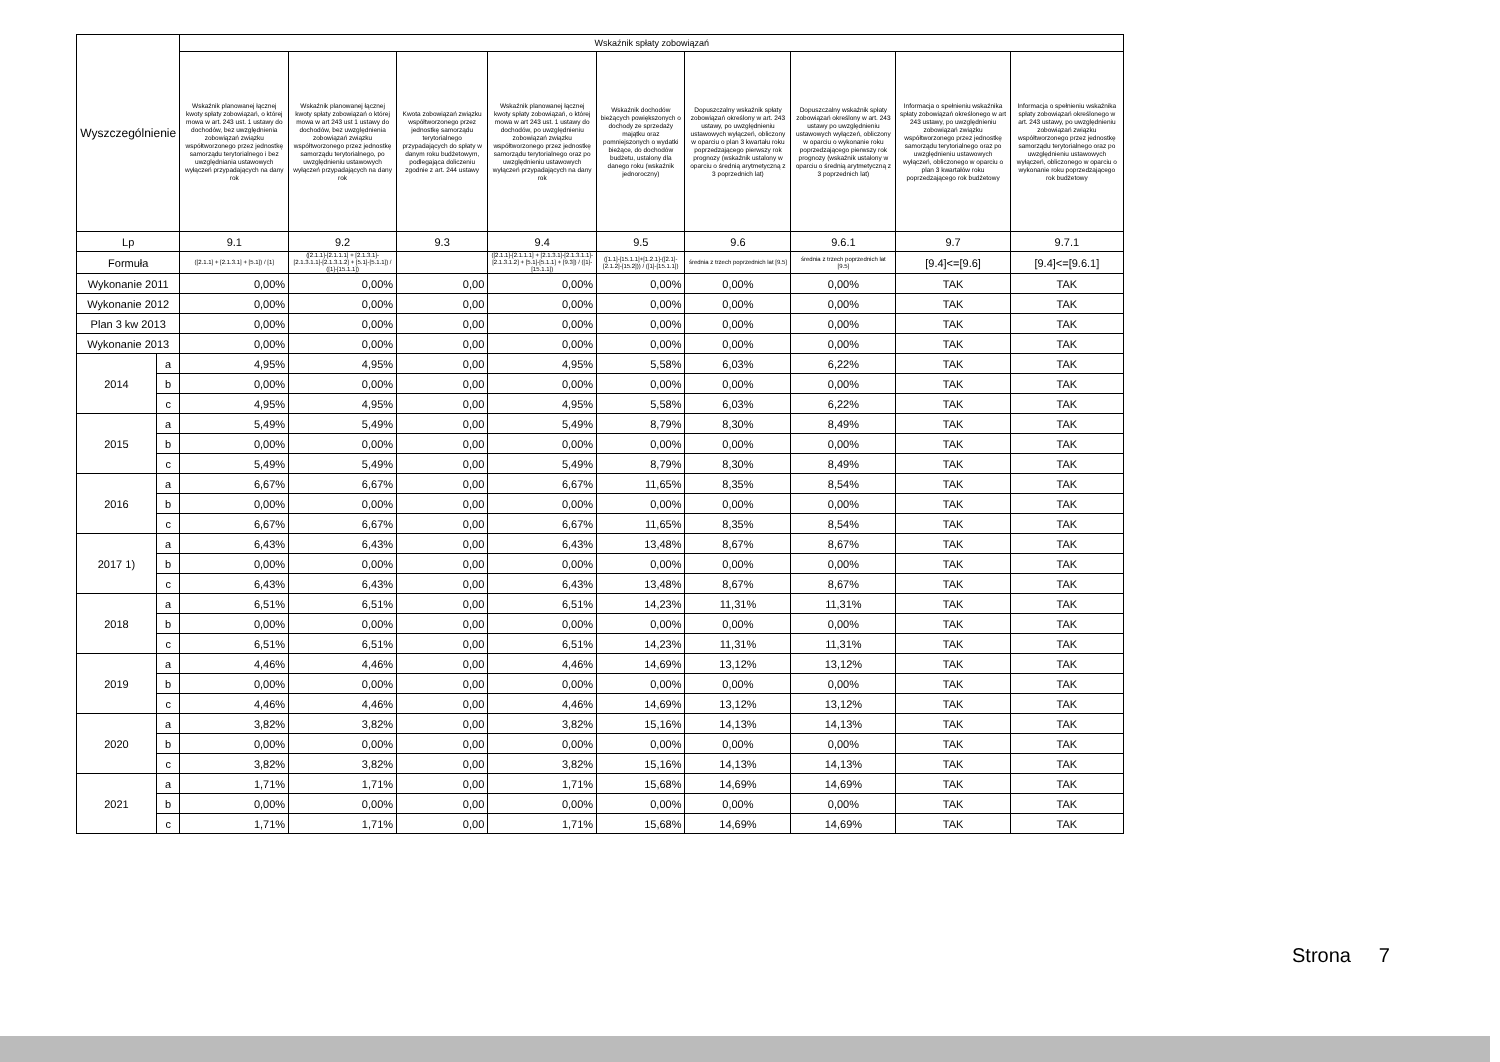| Wyszczególnienie | | Wskaźnik spłaty zobowiązań | | | | | | | | |
| --- | --- | --- | --- | --- | --- | --- | --- | --- | --- | --- |
| | | Wskaźnik planowanej łącznej kwoty spłaty zobowiązań, o której mowa w art. 243 ust. 1 ustawy do dochodów, bez uwzględnienia zobowiązań związku współtworzonego przez jednostkę samorządu terytorialnego i bez uwzględniania ustawowych wyłączeń przypadających na dany rok | Wskaźnik planowanej łącznej kwoty spłaty zobowiązań o której mowa w art 243 ust 1 ustawy do dochodów, bez uwzględnienia zobowiązań związku współtworzonego przez jednostkę samorządu terytorialnego, po uwzględnieniu ustawowych wyłączeń przypadających na dany rok | Kwota zobowiązań związku współtworzonego przez jednostkę samorządu terytorialnego przypadających do spłaty w danym roku budżetowym, podlegająca doliczeniu zgodnie z art. 244 ustawy | Wskaźnik planowanej łącznej kwoty spłaty zobowiązań, o której mowa w art 243 ust. 1 ustawy do dochodów, po uwzględnieniu zobowiązań związku współtworzonego przez jednostkę samorządu terytorialnego oraz po uwzględnieniu ustawowych wyłączeń przypadających na dany rok | Wskaźnik dochodów bieżących powiększonych o dochody ze sprzedaży majątku oraz pomniejszonych o wydatki bieżące, do dochodów budżetu, ustalony dla danego roku (wskaźnik jednoroczny) | Dopuszczalny wskaźnik spłaty zobowiązań określony w art. 243 ustawy, po uwzględnieniu ustawowych wyłączeń, obliczony w oparciu o plan 3 kwartału roku poprzedzającego pierwszy rok prognozy (wskaźnik ustalony w oparciu o średnią arytmetyczną z 3 poprzednich lat) | Dopuszczalny wskaźnik spłaty zobowiązań określony w art. 243 ustawy po uwzględnieniu ustawowych wyłączeń, obliczony w oparciu o wykonanie roku poprzedzającego pierwszy rok prognozy (wskaźnik ustalony w oparciu o średnią arytmetyczną z 3 poprzednich lat) | Informacja o spełnieniu wskaźnika spłaty zobowiązań określonego w art 243 ustawy, po uwzględnieniu zobowiązań związku współtworzonego przez jednostkę samorządu terytorialnego oraz po uwzględnieniu ustawowych wyłączeń, obliczonego w oparciu o plan 3 kwartałów roku poprzedzającego rok budżetowy | Informacja o spełnieniu wskaźnika spłaty zobowiązań określonego w art. 243 ustawy, po uwzględnieniu zobowiązań związku współtworzonego przez jednostkę samorządu terytorialnego oraz po uwzględnieniu ustawowych wyłączeń, obliczonego w oparciu o wykonanie roku poprzedzającego rok budżetowy |
| Lp | | 9.1 | 9.2 | 9.3 | 9.4 | 9.5 | 9.6 | 9.6.1 | 9.7 | 9.7.1 |
| Formuła | | ([2.1.1] + [2.1.3.1] + [5.1]) / [1] | ([2.1.1]-[2.1.1.1] + [2.1.3.1]-[2.1.3.1.1]-[2.1.3.1.2] + [5.1]-[5.1.1]) / ([1]-[15.1.1]) | | ([2.1.1]-[2.1.1.1] + [2.1.3.1]-[2.1.3.1.1]-[2.1.3.1.2] + [5.1]-[5.1.1] + [9.3]) / ([1]-[15.1.1]) | ([1.1]-[15.1.1]+[1.2.1]-([2.1]-[2.1.2]-[15.2])) / ([1]-[15.1.1]) | średnia z trzech poprzednich lat [9.5] | średnia z trzech poprzednich lat [9.5] | [9.4]<=[9.6] | [9.4]<=[9.6.1] |
| Wykonanie 2011 | | 0,00% | 0,00% | 0,00 | 0,00% | 0,00% | 0,00% | 0,00% | TAK | TAK |
| Wykonanie 2012 | | 0,00% | 0,00% | 0,00 | 0,00% | 0,00% | 0,00% | 0,00% | TAK | TAK |
| Plan 3 kw 2013 | | 0,00% | 0,00% | 0,00 | 0,00% | 0,00% | 0,00% | 0,00% | TAK | TAK |
| Wykonanie 2013 | | 0,00% | 0,00% | 0,00 | 0,00% | 0,00% | 0,00% | 0,00% | TAK | TAK |
| 2014 | a | 4,95% | 4,95% | 0,00 | 4,95% | 5,58% | 6,03% | 6,22% | TAK | TAK |
| | b | 0,00% | 0,00% | 0,00 | 0,00% | 0,00% | 0,00% | 0,00% | TAK | TAK |
| | c | 4,95% | 4,95% | 0,00 | 4,95% | 5,58% | 6,03% | 6,22% | TAK | TAK |
| 2015 | a | 5,49% | 5,49% | 0,00 | 5,49% | 8,79% | 8,30% | 8,49% | TAK | TAK |
| | b | 0,00% | 0,00% | 0,00 | 0,00% | 0,00% | 0,00% | 0,00% | TAK | TAK |
| | c | 5,49% | 5,49% | 0,00 | 5,49% | 8,79% | 8,30% | 8,49% | TAK | TAK |
| 2016 | a | 6,67% | 6,67% | 0,00 | 6,67% | 11,65% | 8,35% | 8,54% | TAK | TAK |
| | b | 0,00% | 0,00% | 0,00 | 0,00% | 0,00% | 0,00% | 0,00% | TAK | TAK |
| | c | 6,67% | 6,67% | 0,00 | 6,67% | 11,65% | 8,35% | 8,54% | TAK | TAK |
| 2017 1) | a | 6,43% | 6,43% | 0,00 | 6,43% | 13,48% | 8,67% | 8,67% | TAK | TAK |
| | b | 0,00% | 0,00% | 0,00 | 0,00% | 0,00% | 0,00% | 0,00% | TAK | TAK |
| | c | 6,43% | 6,43% | 0,00 | 6,43% | 13,48% | 8,67% | 8,67% | TAK | TAK |
| 2018 | a | 6,51% | 6,51% | 0,00 | 6,51% | 14,23% | 11,31% | 11,31% | TAK | TAK |
| | b | 0,00% | 0,00% | 0,00 | 0,00% | 0,00% | 0,00% | 0,00% | TAK | TAK |
| | c | 6,51% | 6,51% | 0,00 | 6,51% | 14,23% | 11,31% | 11,31% | TAK | TAK |
| 2019 | a | 4,46% | 4,46% | 0,00 | 4,46% | 14,69% | 13,12% | 13,12% | TAK | TAK |
| | b | 0,00% | 0,00% | 0,00 | 0,00% | 0,00% | 0,00% | 0,00% | TAK | TAK |
| | c | 4,46% | 4,46% | 0,00 | 4,46% | 14,69% | 13,12% | 13,12% | TAK | TAK |
| 2020 | a | 3,82% | 3,82% | 0,00 | 3,82% | 15,16% | 14,13% | 14,13% | TAK | TAK |
| | b | 0,00% | 0,00% | 0,00 | 0,00% | 0,00% | 0,00% | 0,00% | TAK | TAK |
| | c | 3,82% | 3,82% | 0,00 | 3,82% | 15,16% | 14,13% | 14,13% | TAK | TAK |
| 2021 | a | 1,71% | 1,71% | 0,00 | 1,71% | 15,68% | 14,69% | 14,69% | TAK | TAK |
| | b | 0,00% | 0,00% | 0,00 | 0,00% | 0,00% | 0,00% | 0,00% | TAK | TAK |
| | c | 1,71% | 1,71% | 0,00 | 1,71% | 15,68% | 14,69% | 14,69% | TAK | TAK |
Strona 7